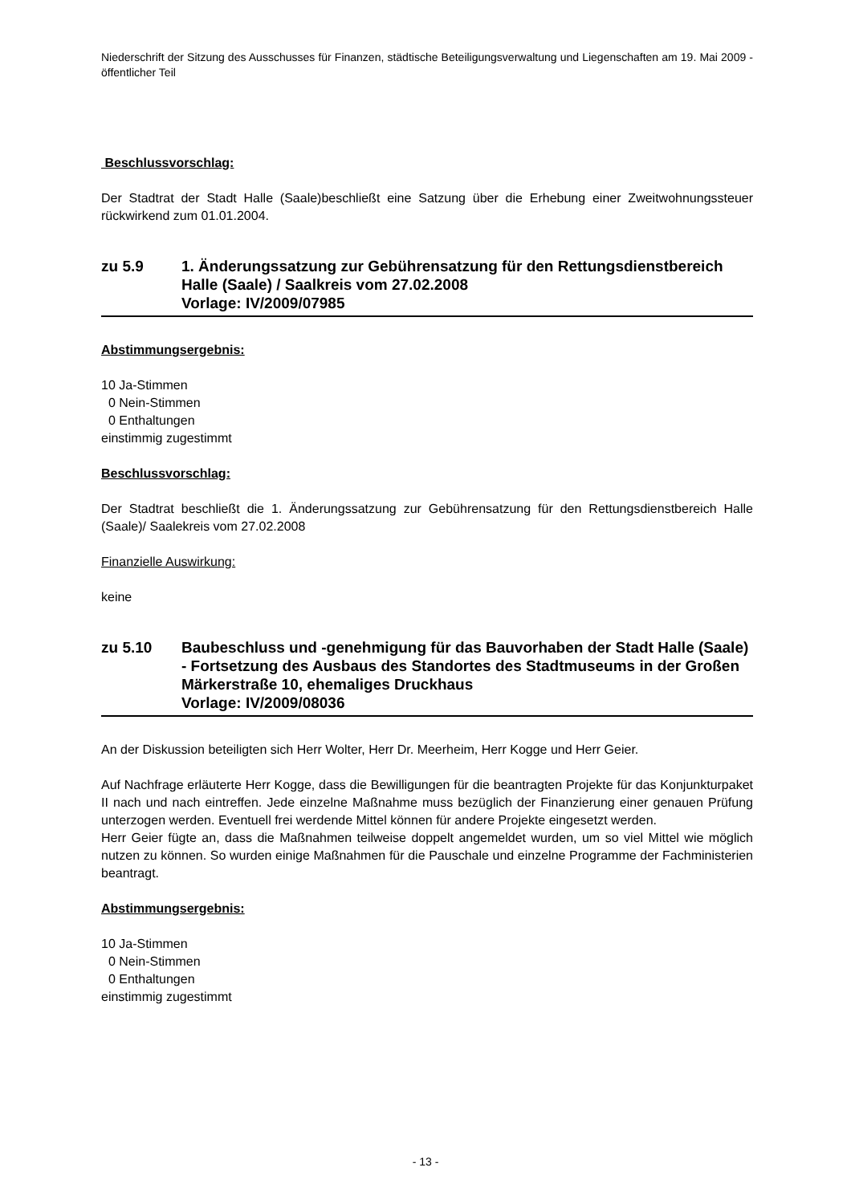Niederschrift der Sitzung des Ausschusses für Finanzen, städtische Beteiligungsverwaltung und Liegenschaften am 19. Mai 2009 - öffentlicher Teil
Beschlussvorschlag:
Der Stadtrat der Stadt Halle (Saale)beschließt eine Satzung über die Erhebung einer Zweitwohnungssteuer rückwirkend zum 01.01.2004.
zu 5.9 1. Änderungssatzung zur Gebührensatzung für den Rettungsdienstbereich Halle (Saale) / Saalkreis vom 27.02.2008
Vorlage: IV/2009/07985
Abstimmungsergebnis:
10 Ja-Stimmen
0 Nein-Stimmen
0 Enthaltungen
einstimmig zugestimmt
Beschlussvorschlag:
Der Stadtrat beschließt die 1. Änderungssatzung zur Gebührensatzung für den Rettungsdienstbereich Halle (Saale)/ Saalekreis vom 27.02.2008
Finanzielle Auswirkung:
keine
zu 5.10 Baubeschluss und -genehmigung für das Bauvorhaben der Stadt Halle (Saale) - Fortsetzung des Ausbaus des Standortes des Stadtmuseums in der Großen Märkerstraße 10, ehemaliges Druckhaus
Vorlage: IV/2009/08036
An der Diskussion beteiligten sich Herr Wolter, Herr Dr. Meerheim, Herr Kogge und Herr Geier.
Auf Nachfrage erläuterte Herr Kogge, dass die Bewilligungen für die beantragten Projekte für das Konjunkturpaket II nach und nach eintreffen. Jede einzelne Maßnahme muss bezüglich der Finanzierung einer genauen Prüfung unterzogen werden. Eventuell frei werdende Mittel können für andere Projekte eingesetzt werden.
Herr Geier fügte an, dass die Maßnahmen teilweise doppelt angemeldet wurden, um so viel Mittel wie möglich nutzen zu können. So wurden einige Maßnahmen für die Pauschale und einzelne Programme der Fachministerien beantragt.
Abstimmungsergebnis:
10 Ja-Stimmen
0 Nein-Stimmen
0 Enthaltungen
einstimmig zugestimmt
- 13 -